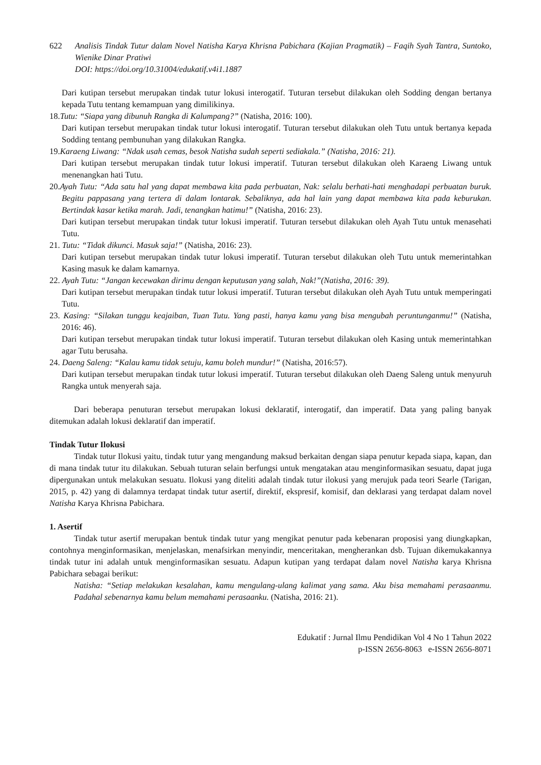622 Analisis Tindak Tutur dalam Novel Natisha Karya Khrisna Pabichara (Kajian Pragmatik) – Faqih Syah Tantra, Suntoko, Wienike Dinar Pratiwi
DOI: https://doi.org/10.31004/edukatif.v4i1.1887
Dari kutipan tersebut merupakan tindak tutur lokusi interogatif. Tuturan tersebut dilakukan oleh Sodding dengan bertanya kepada Tutu tentang kemampuan yang dimilikinya.
18.Tutu: “Siapa yang dibunuh Rangka di Kalumpang?” (Natisha, 2016: 100).
Dari kutipan tersebut merupakan tindak tutur lokusi interogatif. Tuturan tersebut dilakukan oleh Tutu untuk bertanya kepada Sodding tentang pembunuhan yang dilakukan Rangka.
19.Karaeng Liwang: “Ndak usah cemas, besok Natisha sudah seperti sediakala.” (Natisha, 2016: 21).
Dari kutipan tersebut merupakan tindak tutur lokusi imperatif. Tuturan tersebut dilakukan oleh Karaeng Liwang untuk menenangkan hati Tutu.
20.Ayah Tutu: “Ada satu hal yang dapat membawa kita pada perbuatan, Nak: selalu berhati-hati menghadapi perbuatan buruk. Begitu pappasang yang tertera di dalam lontarak. Sebaliknya, ada hal lain yang dapat membawa kita pada keburukan. Bertindak kasar ketika marah. Jadi, tenangkan hatimu!” (Natisha, 2016: 23).
Dari kutipan tersebut merupakan tindak tutur lokusi imperatif. Tuturan tersebut dilakukan oleh Ayah Tutu untuk menasehati Tutu.
21. Tutu: “Tidak dikunci. Masuk saja!” (Natisha, 2016: 23).
Dari kutipan tersebut merupakan tindak tutur lokusi imperatif. Tuturan tersebut dilakukan oleh Tutu untuk memerintahkan Kasing masuk ke dalam kamarnya.
22. Ayah Tutu: “Jangan kecewakan dirimu dengan keputusan yang salah, Nak!”(Natisha, 2016: 39).
Dari kutipan tersebut merupakan tindak tutur lokusi imperatif. Tuturan tersebut dilakukan oleh Ayah Tutu untuk memperingati Tutu.
23. Kasing: “Silakan tunggu keajaiban, Tuan Tutu. Yang pasti, hanya kamu yang bisa mengubah peruntunganmu!” (Natisha, 2016: 46).
Dari kutipan tersebut merupakan tindak tutur lokusi imperatif. Tuturan tersebut dilakukan oleh Kasing untuk memerintahkan agar Tutu berusaha.
24. Daeng Saleng: “Kalau kamu tidak setuju, kamu boleh mundur!” (Natisha, 2016:57).
Dari kutipan tersebut merupakan tindak tutur lokusi imperatif. Tuturan tersebut dilakukan oleh Daeng Saleng untuk menyuruh Rangka untuk menyerah saja.
Dari beberapa penuturan tersebut merupakan lokusi deklaratif, interogatif, dan imperatif. Data yang paling banyak ditemukan adalah lokusi deklaratif dan imperatif.
Tindak Tutur Ilokusi
Tindak tutur Ilokusi yaitu, tindak tutur yang mengandung maksud berkaitan dengan siapa penutur kepada siapa, kapan, dan di mana tindak tutur itu dilakukan. Sebuah tuturan selain berfungsi untuk mengatakan atau menginformasikan sesuatu, dapat juga dipergunakan untuk melakukan sesuatu. Ilokusi yang diteliti adalah tindak tutur ilokusi yang merujuk pada teori Searle (Tarigan, 2015, p. 42) yang di dalamnya terdapat tindak tutur asertif, direktif, ekspresif, komisif, dan deklarasi yang terdapat dalam novel Natisha Karya Khrisna Pabichara.
1. Asertif
Tindak tutur asertif merupakan bentuk tindak tutur yang mengikat penutur pada kebenaran proposisi yang diungkapkan, contohnya menginformasikan, menjelaskan, menafsirkan menyindir, menceritakan, mengherankan dsb. Tujuan dikemukakannya tindak tutur ini adalah untuk menginformasikan sesuatu. Adapun kutipan yang terdapat dalam novel Natisha karya Khrisna Pabichara sebagai berikut:
Natisha: “Setiap melakukan kesalahan, kamu mengulang-ulang kalimat yang sama. Aku bisa memahami perasaanmu. Padahal sebenarnya kamu belum memahami perasaanku. (Natisha, 2016: 21).
Edukatif : Jurnal Ilmu Pendidikan Vol 4 No 1 Tahun 2022
p-ISSN 2656-8063 e-ISSN 2656-8071